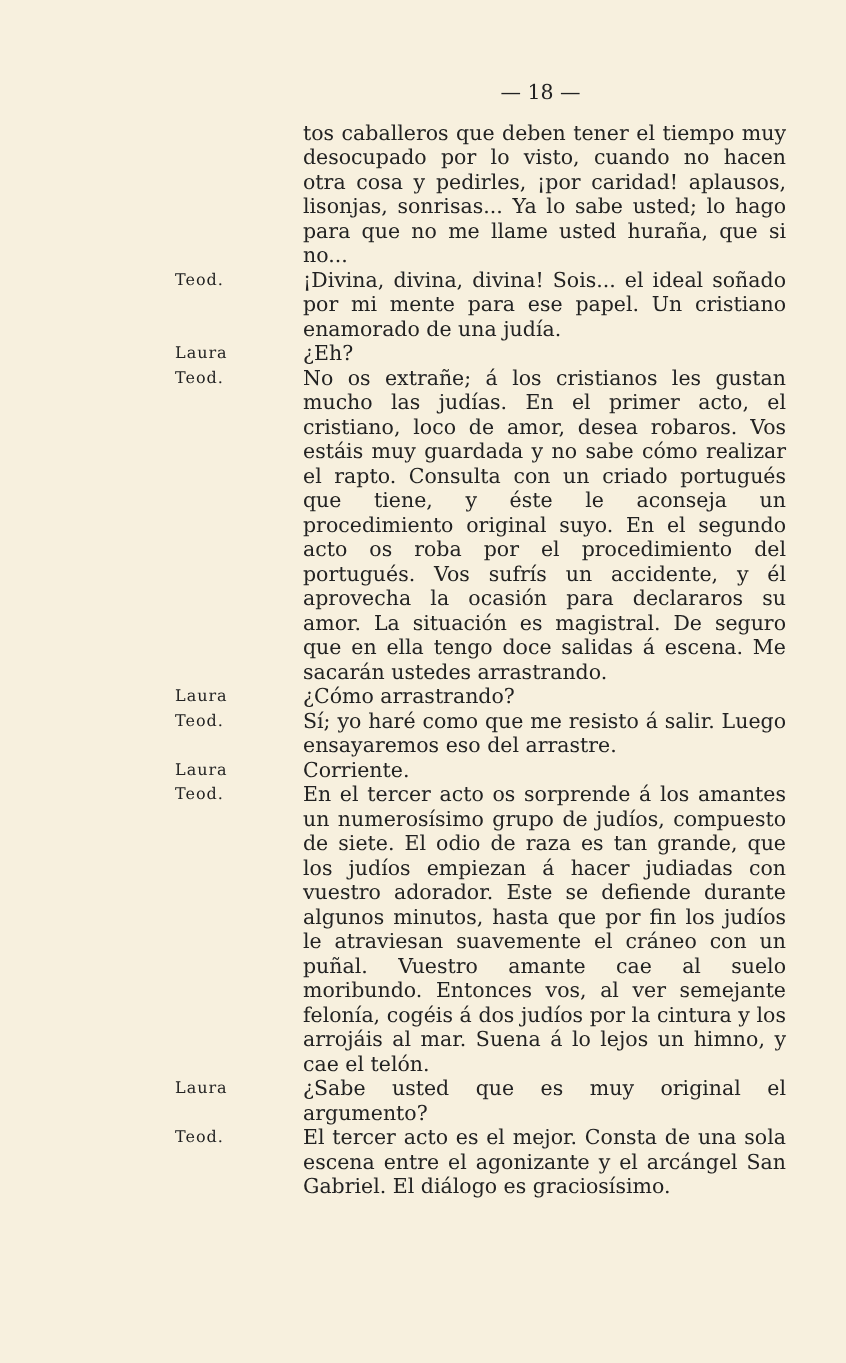— 18 —
tos caballeros que deben tener el tiempo muy desocupado por lo visto, cuando no hacen otra cosa y pedirles, ¡por caridad! aplausos, lisonjas, sonrisas... Ya lo sabe usted; lo hago para que no me llame usted huraña, que si no...
Teod.
¡Divina, divina, divina! Sois... el ideal soñado por mi mente para ese papel. Un cristiano enamorado de una judía.
Laura
¿Eh?
Teod.
No os extrañe; á los cristianos les gustan mucho las judías. En el primer acto, el cristiano, loco de amor, desea robaros. Vos estáis muy guardada y no sabe cómo realizar el rapto. Consulta con un criado portugués que tiene, y éste le aconseja un procedimiento original suyo. En el segundo acto os roba por el procedimiento del portugués. Vos sufrís un accidente, y él aprovecha la ocasión para declararos su amor. La situación es magistral. De seguro que en ella tengo doce salidas á escena. Me sacarán ustedes arrastrando.
Laura
¿Cómo arrastrando?
Teod.
Sí; yo haré como que me resisto á salir. Luego ensayaremos eso del arrastre.
Laura
Corriente.
Teod.
En el tercer acto os sorprende á los amantes un numerosísimo grupo de judíos, compuesto de siete. El odio de raza es tan grande, que los judíos empiezan á hacer judiadas con vuestro adorador. Este se defiende durante algunos minutos, hasta que por fin los judíos le atraviesan suavemente el cráneo con un puñal. Vuestro amante cae al suelo moribundo. Entonces vos, al ver semejante felonía, cogéis á dos judíos por la cintura y los arrojáis al mar. Suena á lo lejos un himno, y cae el telón.
Laura
¿Sabe usted que es muy original el argumento?
Teod.
El tercer acto es el mejor. Consta de una sola escena entre el agonizante y el arcángel San Gabriel. El diálogo es graciosísimo.